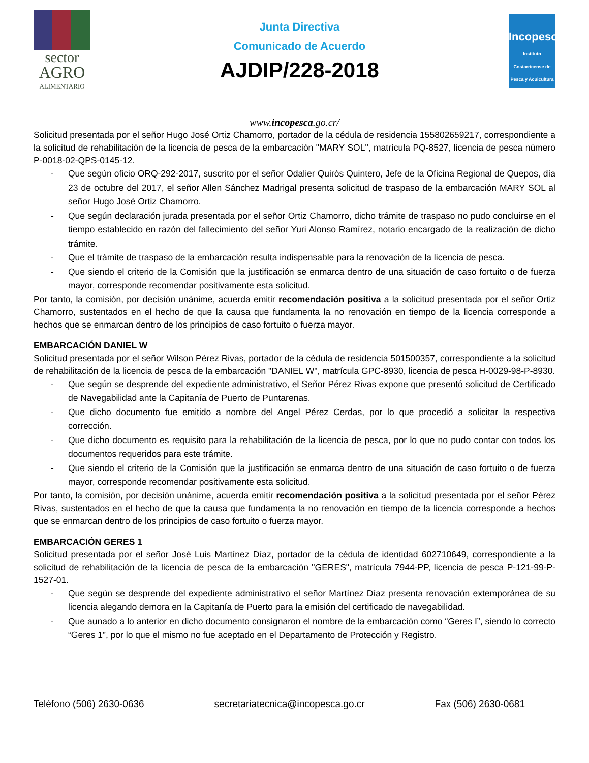sector
AGRO
ALIMENTARIO
Junta Directiva
Comunicado de Acuerdo
AJDIP/228-2018
Incopesca
Instituto Costarricense de Pesca y Acuicultura
www.incopesca.go.cr/
Solicitud presentada por el señor Hugo José Ortiz Chamorro, portador de la cédula de residencia 155802659217, correspondiente a la solicitud de rehabilitación de la licencia de pesca de la embarcación "MARY SOL", matrícula PQ-8527, licencia de pesca número P-0018-02-QPS-0145-12.
- Que según oficio ORQ-292-2017, suscrito por el señor Odalier Quirós Quintero, Jefe de la Oficina Regional de Quepos, día 23 de octubre del 2017, el señor Allen Sánchez Madrigal presenta solicitud de traspaso de la embarcación MARY SOL al señor Hugo José Ortiz Chamorro.
- Que según declaración jurada presentada por el señor Ortiz Chamorro, dicho trámite de traspaso no pudo concluirse en el tiempo establecido en razón del fallecimiento del señor Yuri Alonso Ramírez, notario encargado de la realización de dicho trámite.
- Que el trámite de traspaso de la embarcación resulta indispensable para la renovación de la licencia de pesca.
- Que siendo el criterio de la Comisión que la justificación se enmarca dentro de una situación de caso fortuito o de fuerza mayor, corresponde recomendar positivamente esta solicitud.
Por tanto, la comisión, por decisión unánime, acuerda emitir recomendación positiva a la solicitud presentada por el señor Ortiz Chamorro, sustentados en el hecho de que la causa que fundamenta la no renovación en tiempo de la licencia corresponde a hechos que se enmarcan dentro de los principios de caso fortuito o fuerza mayor.
EMBARCACIÓN DANIEL W
Solicitud presentada por el señor Wilson Pérez Rivas, portador de la cédula de residencia 501500357, correspondiente a la solicitud de rehabilitación de la licencia de pesca de la embarcación "DANIEL W", matrícula GPC-8930, licencia de pesca H-0029-98-P-8930.
- Que según se desprende del expediente administrativo, el Señor Pérez Rivas expone que presentó solicitud de Certificado de Navegabilidad ante la Capitanía de Puerto de Puntarenas.
- Que dicho documento fue emitido a nombre del Angel Pérez Cerdas, por lo que procedió a solicitar la respectiva corrección.
- Que dicho documento es requisito para la rehabilitación de la licencia de pesca, por lo que no pudo contar con todos los documentos requeridos para este trámite.
- Que siendo el criterio de la Comisión que la justificación se enmarca dentro de una situación de caso fortuito o de fuerza mayor, corresponde recomendar positivamente esta solicitud.
Por tanto, la comisión, por decisión unánime, acuerda emitir recomendación positiva a la solicitud presentada por el señor Pérez Rivas, sustentados en el hecho de que la causa que fundamenta la no renovación en tiempo de la licencia corresponde a hechos que se enmarcan dentro de los principios de caso fortuito o fuerza mayor.
EMBARCACIÓN GERES 1
Solicitud presentada por el señor José Luis Martínez Díaz, portador de la cédula de identidad 602710649, correspondiente a la solicitud de rehabilitación de la licencia de pesca de la embarcación "GERES", matrícula 7944-PP, licencia de pesca P-121-99-P-1527-01.
- Que según se desprende del expediente administrativo el señor Martínez Díaz presenta renovación extemporánea de su licencia alegando demora en la Capitanía de Puerto para la emisión del certificado de navegabilidad.
- Que aunado a lo anterior en dicho documento consignaron el nombre de la embarcación como “Geres I”, siendo lo correcto “Geres 1”, por lo que el mismo no fue aceptado en el Departamento de Protección y Registro.
Teléfono (506) 2630-0636 secretariatecnica@incopesca.go.cr Fax (506) 2630-0681